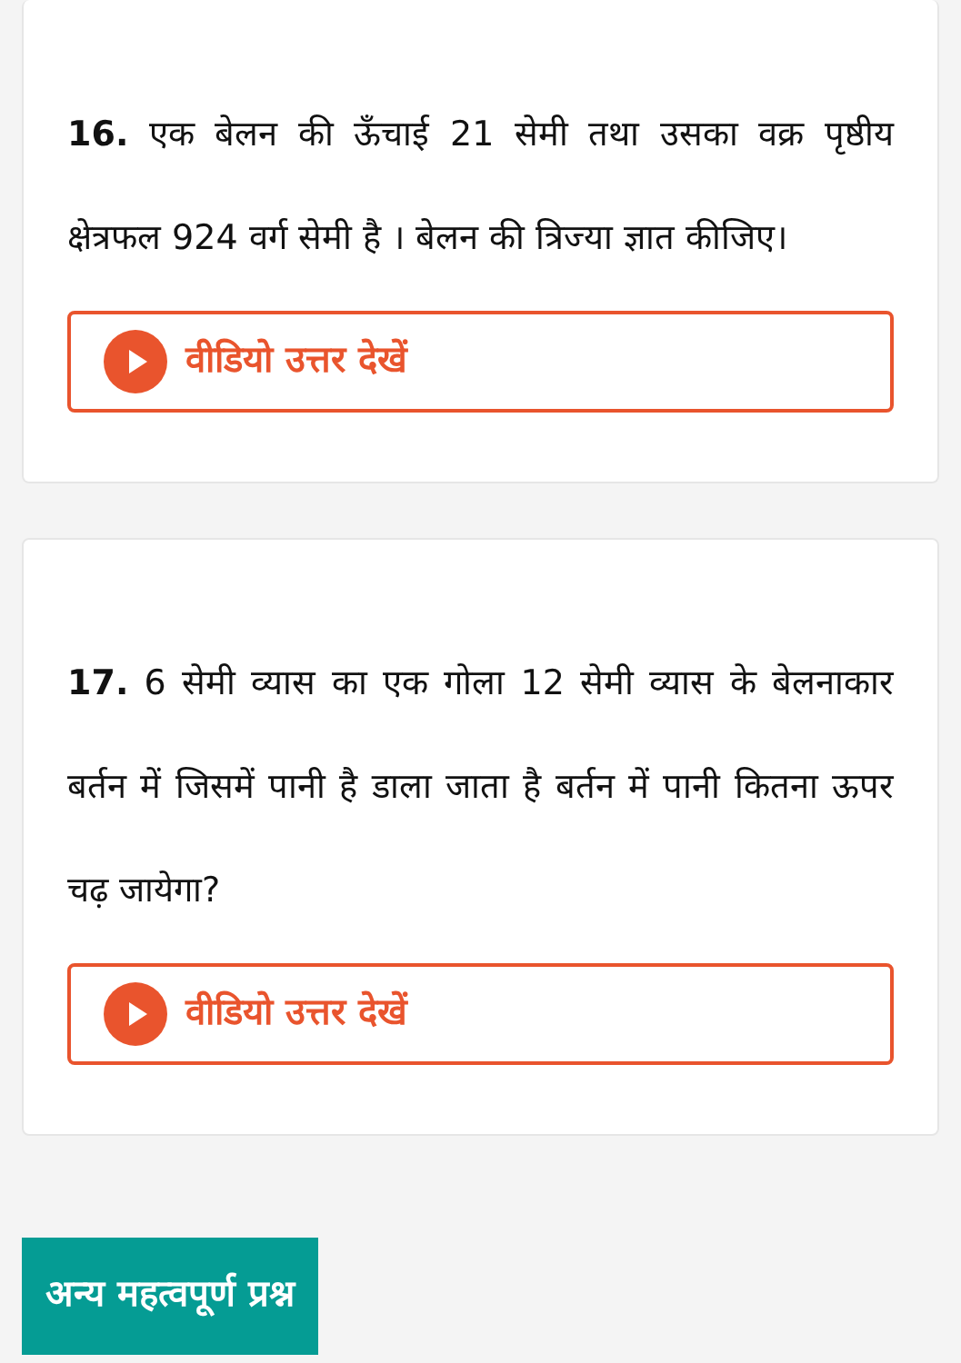16. एक बेलन की ऊँचाई 21 सेमी तथा उसका वक्र पृष्ठीय क्षेत्रफल 924 वर्ग सेमी है । बेलन की त्रिज्या ज्ञात कीजिए।
वीडियो उत्तर देखें
17. 6 सेमी व्यास का एक गोला 12 सेमी व्यास के बेलनाकार बर्तन में जिसमें पानी है डाला जाता है बर्तन में पानी कितना ऊपर चढ़ जायेगा?
वीडियो उत्तर देखें
अन्य महत्वपूर्ण प्रश्न